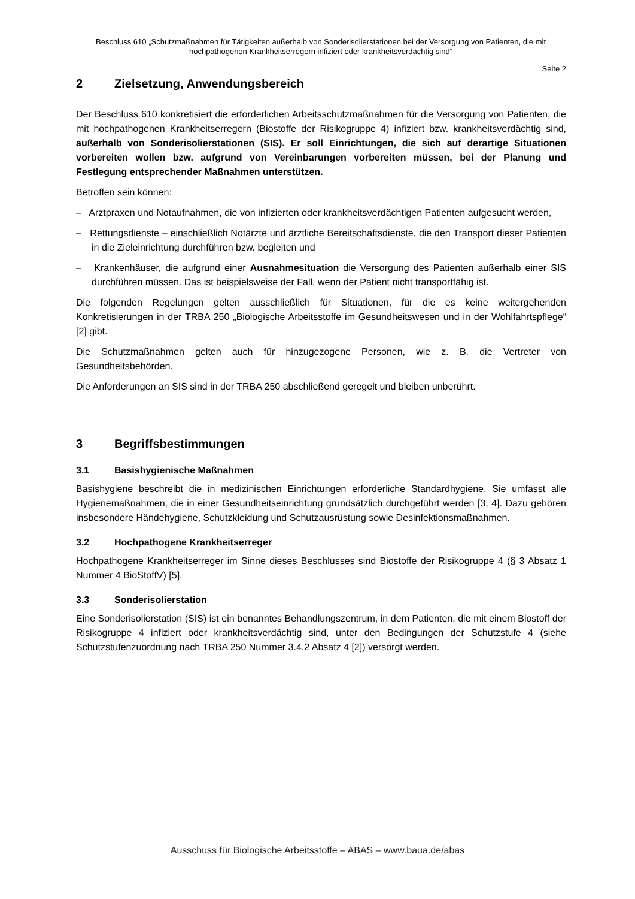Beschluss 610 „Schutzmaßnahmen für Tätigkeiten außerhalb von Sonderisolierstationen bei der Versorgung von Patienten, die mit hochpathogenen Krankheitserregern infiziert oder krankheitsverdächtig sind“
Seite 2
2 Zielsetzung, Anwendungsbereich
Der Beschluss 610 konkretisiert die erforderlichen Arbeitsschutzmaßnahmen für die Versorgung von Patienten, die mit hochpathogenen Krankheitserregern (Biostoffe der Risikogruppe 4) infiziert bzw. krankheitsverdächtig sind, außerhalb von Sonderisolierstationen (SIS). Er soll Einrichtungen, die sich auf derartige Situationen vorbereiten wollen bzw. aufgrund von Vereinbarungen vorbereiten müssen, bei der Planung und Festlegung entsprechender Maßnahmen unterstützen.
Betroffen sein können:
– Arztpraxen und Notaufnahmen, die von infizierten oder krankheitsverdächtigen Patienten aufgesucht werden,
– Rettungsdienste – einschließlich Notärzte und ärztliche Bereitschaftsdienste, die den Transport dieser Patienten in die Zieleinrichtung durchführen bzw. begleiten und
– Krankenhäuser, die aufgrund einer Ausnahmesituation die Versorgung des Patienten außerhalb einer SIS durchführen müssen. Das ist beispielsweise der Fall, wenn der Patient nicht transportfähig ist.
Die folgenden Regelungen gelten ausschließlich für Situationen, für die es keine weitergehenden Konkretisierungen in der TRBA 250 „Biologische Arbeitsstoffe im Gesundheitswesen und in der Wohlfahrtspflege“ [2] gibt.
Die Schutzmaßnahmen gelten auch für hinzugezogene Personen, wie z. B. die Vertreter von Gesundheitsbehörden.
Die Anforderungen an SIS sind in der TRBA 250 abschließend geregelt und bleiben unberührt.
3 Begriffsbestimmungen
3.1 Basishygienische Maßnahmen
Basishygiene beschreibt die in medizinischen Einrichtungen erforderliche Standardhygiene. Sie umfasst alle Hygienemaßnahmen, die in einer Gesundheitseinrichtung grundsätzlich durchgeführt werden [3, 4]. Dazu gehören insbesondere Händehygiene, Schutzkleidung und Schutzausrüstung sowie Desinfektionsmaßnahmen.
3.2 Hochpathogene Krankheitserreger
Hochpathogene Krankheitserreger im Sinne dieses Beschlusses sind Biostoffe der Risikogruppe 4 (§ 3 Absatz 1 Nummer 4 BioStoffV) [5].
3.3 Sonderisolierstation
Eine Sonderisolierstation (SIS) ist ein benanntes Behandlungszentrum, in dem Patienten, die mit einem Biostoff der Risikogruppe 4 infiziert oder krankheitsverdächtig sind, unter den Bedingungen der Schutzstufe 4 (siehe Schutzstufenzuordnung nach TRBA 250 Nummer 3.4.2 Absatz 4 [2]) versorgt werden.
Ausschuss für Biologische Arbeitsstoffe – ABAS – www.baua.de/abas